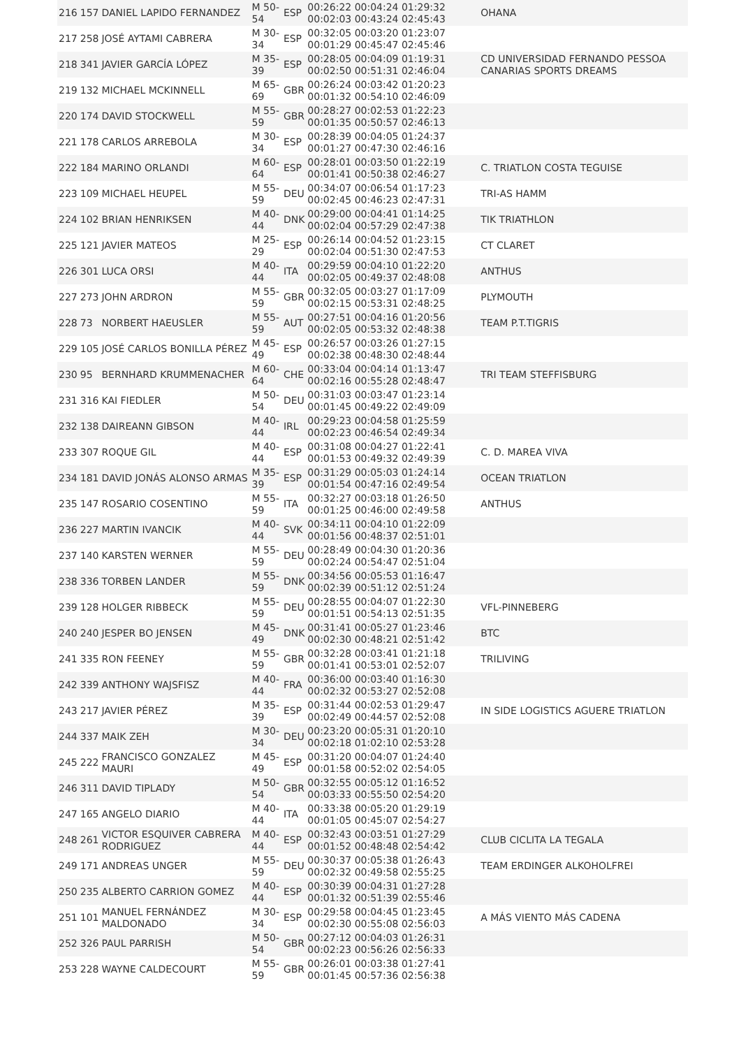| 216 | 157 | DANIEL LAPIDO FERNANDEZ | M 50-54 | ESP | 00:26:22 00:04:24 01:29:32 00:02:03 00:43:24 02:45:43 | OHANA |
| 217 | 258 | JOSÉ AYTAMI CABRERA | M 30-34 | ESP | 00:32:05 00:03:20 01:23:07 00:01:29 00:45:47 02:45:46 | |
| 218 | 341 | JAVIER GARCÍA LÓPEZ | M 35-39 | ESP | 00:28:05 00:04:09 01:19:31 00:02:50 00:51:31 02:46:04 | CD UNIVERSIDAD FERNANDO PESSOA CANARIAS SPORTS DREAMS |
| 219 | 132 | MICHAEL MCKINNELL | M 65-69 | GBR | 00:26:24 00:03:42 01:20:23 00:01:32 00:54:10 02:46:09 | |
| 220 | 174 | DAVID STOCKWELL | M 55-59 | GBR | 00:28:27 00:02:53 01:22:23 00:01:35 00:50:57 02:46:13 | |
| 221 | 178 | CARLOS ARREBOLA | M 30-34 | ESP | 00:28:39 00:04:05 01:24:37 00:01:27 00:47:30 02:46:16 | |
| 222 | 184 | MARINO ORLANDI | M 60-64 | ESP | 00:28:01 00:03:50 01:22:19 00:01:41 00:50:38 02:46:27 | C. TRIATLON COSTA TEGUISE |
| 223 | 109 | MICHAEL HEUPEL | M 55-59 | DEU | 00:34:07 00:06:54 01:17:23 00:02:45 00:46:23 02:47:31 | TRI-AS HAMM |
| 224 | 102 | BRIAN HENRIKSEN | M 40-44 | DNK | 00:29:00 00:04:41 01:14:25 00:02:04 00:57:29 02:47:38 | TIK TRIATHLON |
| 225 | 121 | JAVIER MATEOS | M 25-29 | ESP | 00:26:14 00:04:52 01:23:15 00:02:04 00:51:30 02:47:53 | CT CLARET |
| 226 | 301 | LUCA ORSI | M 40-44 | ITA | 00:29:59 00:04:10 01:22:20 00:02:05 00:49:37 02:48:08 | ANTHUS |
| 227 | 273 | JOHN ARDRON | M 55-59 | GBR | 00:32:05 00:03:27 01:17:09 00:02:15 00:53:31 02:48:25 | PLYMOUTH |
| 228 | 73 | NORBERT HAEUSLER | M 55-59 | AUT | 00:27:51 00:04:16 01:20:56 00:02:05 00:53:32 02:48:38 | TEAM P.T.TIGRIS |
| 229 | 105 | JOSÉ CARLOS BONILLA PÉREZ | M 45-49 | ESP | 00:26:57 00:03:26 01:27:15 00:02:38 00:48:30 02:48:44 | |
| 230 | 95 | BERNHARD KRUMMENACHER | M 60-64 | CHE | 00:33:04 00:04:14 01:13:47 00:02:16 00:55:28 02:48:47 | TRI TEAM STEFFISBURG |
| 231 | 316 | KAI FIEDLER | M 50-54 | DEU | 00:31:03 00:03:47 01:23:14 00:01:45 00:49:22 02:49:09 | |
| 232 | 138 | DAIREANN GIBSON | M 40-44 | IRL | 00:29:23 00:04:58 01:25:59 00:02:23 00:46:54 02:49:34 | |
| 233 | 307 | ROQUE GIL | M 40-44 | ESP | 00:31:08 00:04:27 01:22:41 00:01:53 00:49:32 02:49:39 | C. D. MAREA VIVA |
| 234 | 181 | DAVID JONÁS ALONSO ARMAS | M 35-39 | ESP | 00:31:29 00:05:03 01:24:14 00:01:54 00:47:16 02:49:54 | OCEAN TRIATLON |
| 235 | 147 | ROSARIO COSENTINO | M 55-59 | ITA | 00:32:27 00:03:18 01:26:50 00:01:25 00:46:00 02:49:58 | ANTHUS |
| 236 | 227 | MARTIN IVANCIK | M 40-44 | SVK | 00:34:11 00:04:10 01:22:09 00:01:56 00:48:37 02:51:01 | |
| 237 | 140 | KARSTEN WERNER | M 55-59 | DEU | 00:28:49 00:04:30 01:20:36 00:02:24 00:54:47 02:51:04 | |
| 238 | 336 | TORBEN LANDER | M 55-59 | DNK | 00:34:56 00:05:53 01:16:47 00:02:39 00:51:12 02:51:24 | |
| 239 | 128 | HOLGER RIBBECK | M 55-59 | DEU | 00:28:55 00:04:07 01:22:30 00:01:51 00:54:13 02:51:35 | VFL-PINNEBERG |
| 240 | 240 | JESPER BO JENSEN | M 45-49 | DNK | 00:31:41 00:05:27 01:23:46 00:02:30 00:48:21 02:51:42 | BTC |
| 241 | 335 | RON FEENEY | M 55-59 | GBR | 00:32:28 00:03:41 01:21:18 00:01:41 00:53:01 02:52:07 | TRILIVING |
| 242 | 339 | ANTHONY WAJSFISZ | M 40-44 | FRA | 00:36:00 00:03:40 01:16:30 00:02:32 00:53:27 02:52:08 | |
| 243 | 217 | JAVIER PÉREZ | M 35-39 | ESP | 00:31:44 00:02:53 01:29:47 00:02:49 00:44:57 02:52:08 | IN SIDE LOGISTICS AGUERE TRIATLON |
| 244 | 337 | MAIK ZEH | M 30-34 | DEU | 00:23:20 00:05:31 01:20:10 00:02:18 01:02:10 02:53:28 | |
| 245 | 222 | FRANCISCO GONZALEZ MAURI | M 45-49 | ESP | 00:31:20 00:04:07 01:24:40 00:01:58 00:52:02 02:54:05 | |
| 246 | 311 | DAVID TIPLADY | M 50-54 | GBR | 00:32:55 00:05:12 01:16:52 00:03:33 00:55:50 02:54:20 | |
| 247 | 165 | ANGELO DIARIO | M 40-44 | ITA | 00:33:38 00:05:20 01:29:19 00:01:05 00:45:07 02:54:27 | |
| 248 | 261 | VICTOR ESQUIVER CABRERA RODRIGUEZ | M 40-44 | ESP | 00:32:43 00:03:51 01:27:29 00:01:52 00:48:48 02:54:42 | CLUB CICLITA LA TEGALA |
| 249 | 171 | ANDREAS UNGER | M 55-59 | DEU | 00:30:37 00:05:38 01:26:43 00:02:32 00:49:58 02:55:25 | TEAM ERDINGER ALKOHOLFREI |
| 250 | 235 | ALBERTO CARRION GOMEZ | M 40-44 | ESP | 00:30:39 00:04:31 01:27:28 00:01:32 00:51:39 02:55:46 | |
| 251 | 101 | MANUEL FERNÁNDEZ MALDONADO | M 30-34 | ESP | 00:29:58 00:04:45 01:23:45 00:02:30 00:55:08 02:56:03 | A MÁS VIENTO MÁS CADENA |
| 252 | 326 | PAUL PARRISH | M 50-54 | GBR | 00:27:12 00:04:03 01:26:31 00:02:23 00:56:26 02:56:33 | |
| 253 | 228 | WAYNE CALDECOURT | M 55-59 | GBR | 00:26:01 00:03:38 01:27:41 00:01:45 00:57:36 02:56:38 | |